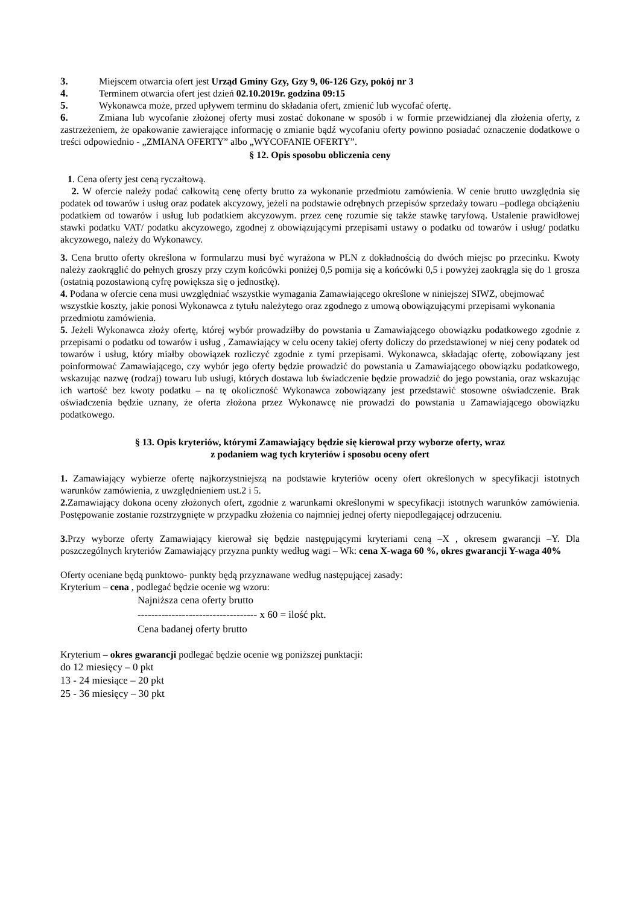3. Miejscem otwarcia ofert jest Urząd Gminy Gzy, Gzy 9, 06-126 Gzy, pokój nr 3
4. Terminem otwarcia ofert jest dzień 02.10.2019r. godzina 09:15
5. Wykonawca może, przed upływem terminu do składania ofert, zmienić lub wycofać ofertę.
6. Zmiana lub wycofanie złożonej oferty musi zostać dokonane w sposób i w formie przewidzianej dla złożenia oferty, z zastrzeżeniem, że opakowanie zawierające informację o zmianie bądź wycofaniu oferty powinno posiadać oznaczenie dodatkowe o treści odpowiednio - „ZMIANA OFERTY” albo „WYCOFANIE OFERTY”.
§ 12. Opis sposobu obliczenia ceny
1. Cena oferty jest ceną ryczałtową.
2. W ofercie należy podać całkowitą cenę oferty brutto za wykonanie przedmiotu zamówienia. W cenie brutto uwzględnia się podatek od towarów i usług oraz podatek akcyzowy, jeżeli na podstawie odrębnych przepisów sprzedaży towaru –podlega obciążeniu podatkiem od towarów i usług lub podatkiem akcyzowym. przez cenę rozumie się także stawkę taryfową. Ustalenie prawidłowej stawki podatku VAT/ podatku akcyzowego, zgodnej z obowiązującymi przepisami ustawy o podatku od towarów i usług/ podatku akcyzowego, należy do Wykonawcy.
3. Cena brutto oferty określona w formularzu musi być wyrażona w PLN z dokładnością do dwóch miejsc po przecinku. Kwoty należy zaokrąglić do pełnych groszy przy czym końcówki poniżej 0,5 pomija się a końcówki 0,5 i powyżej zaokrągla się do 1 grosza (ostatnią pozostawioną cyfrę powiększa się o jednostkę).
4. Podana w ofercie cena musi uwzględniać wszystkie wymagania Zamawiającego określone w niniejszej SIWZ, obejmować wszystkie koszty, jakie ponosi Wykonawca z tytułu należytego oraz zgodnego z umową obowiązującymi przepisami wykonania przedmiotu zamówienia.
5. Jeżeli Wykonawca złoży ofertę, której wybór prowadziłby do powstania u Zamawiającego obowiązku podatkowego zgodnie z przepisami o podatku od towarów i usług , Zamawiający w celu oceny takiej oferty doliczy do przedstawionej w niej ceny podatek od towarów i usług, który miałby obowiązek rozliczyć zgodnie z tymi przepisami. Wykonawca, składając ofertę, zobowiązany jest poinformować Zamawiającego, czy wybór jego oferty będzie prowadzić do powstania u Zamawiającego obowiązku podatkowego, wskazując nazwę (rodzaj) towaru lub usługi, których dostawa lub świadczenie będzie prowadzić do jego powstania, oraz wskazując ich wartość bez kwoty podatku – na tę okoliczność Wykonawca zobowiązany jest przedstawić stosowne oświadczenie. Brak oświadczenia będzie uznany, że oferta złożona przez Wykonawcę nie prowadzi do powstania u Zamawiającego obowiązku podatkowego.
§ 13. Opis kryteriów, którymi Zamawiający będzie się kierował przy wyborze oferty, wraz
z podaniem wag tych kryteriów i sposobu oceny ofert
1. Zamawiający wybierze ofertę najkorzystniejszą na podstawie kryteriów oceny ofert określonych w specyfikacji istotnych warunków zamówienia, z uwzględnieniem ust.2 i 5.
2. Zamawiający dokona oceny złożonych ofert, zgodnie z warunkami określonymi w specyfikacji istotnych warunków zamówienia. Postępowanie zostanie rozstrzygnięte w przypadku złożenia co najmniej jednej oferty niepodlegającej odrzuceniu.
3. Przy wyborze oferty Zamawiający kierował się będzie następującymi kryteriami ceną –X , okresem gwarancji –Y. Dla poszczególnych kryteriów Zamawiający przyzna punkty według wagi – Wk: cena X-waga 60 %, okres gwarancji Y-waga 40%
Oferty oceniane będą punktowo- punkty będą przyznawane według następującej zasady:
Kryterium – cena , podlegać będzie ocenie wg wzoru:
Najniższa cena oferty brutto
----------------------------------- x 60 = ilość pkt.
Cena badanej oferty brutto
Kryterium – okres gwarancji podlegać będzie ocenie wg poniższej punktacji:
do 12 miesięcy – 0 pkt
13 - 24 miesiące – 20 pkt
25 - 36 miesięcy – 30 pkt